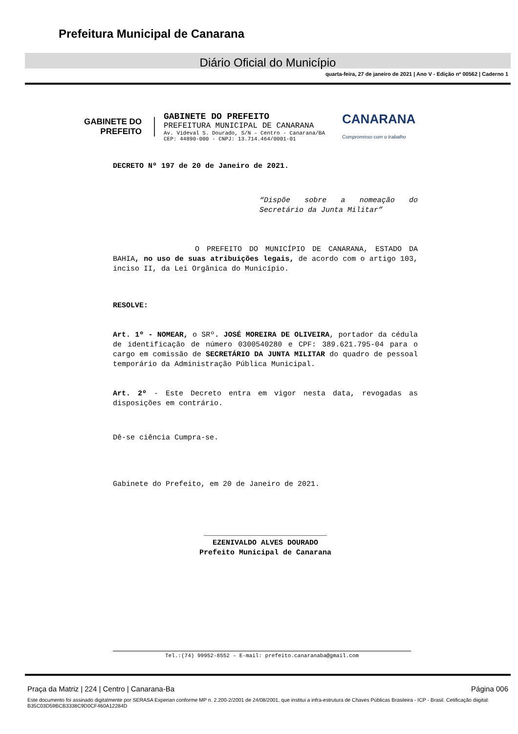Prefeitura Municipal de Canarana
Diário Oficial do Município
quarta-feira, 27 de janeiro de 2021 | Ano V - Edição nº 00562 | Caderno 1
GABINETE DO
PREFEITO
GABINETE DO PREFEITO
PREFEITURA MUNICIPAL DE CANARANA
Av. Videval S. Dourado, S/N – Centro - Canarana/BA
CEP: 44890-000 - CNPJ: 13.714.464/0001-01
CANARANA
Compromisso com o trabalho
DECRETO Nº 197 de 20 de Janeiro de 2021.
“Dispõe sobre a nomeação do Secretário da Junta Militar”
O PREFEITO DO MUNICÍPIO DE CANARANA, ESTADO DA BAHIA, no uso de suas atribuições legais, de acordo com o artigo 103, inciso II, da Lei Orgânica do Município.
RESOLVE:
Art. 1º - NOMEAR, o SRº. JOSÉ MOREIRA DE OLIVEIRA, portador da cédula de identificação de número 0300540280 e CPF: 389.621.795-04 para o cargo em comissão de SECRETÁRIO DA JUNTA MILITAR do quadro de pessoal temporário da Administração Pública Municipal.
Art. 2º - Este Decreto entra em vigor nesta data, revogadas as disposições em contrário.
Dê-se ciência Cumpra-se.
Gabinete do Prefeito, em 20 de Janeiro de 2021.
____________________________
EZENIVALDO ALVES DOURADO
Prefeito Municipal de Canarana
Tel.:(74) 99952-8552 – E-mail: prefeito.canaranaba@gmail.com
Praça da Matriz | 224 | Centro | Canarana-Ba Página 006
Este documento foi assinado digitalmente por SERASA Experian conforme MP n. 2.200-2/2001 de 24/08/2001, que institui a infra-estrutura de Chaves Públicas Brasileira - ICP - Brasil. Cetificação diigital: B35C03D59BCB3338C9D0CF460A12284D